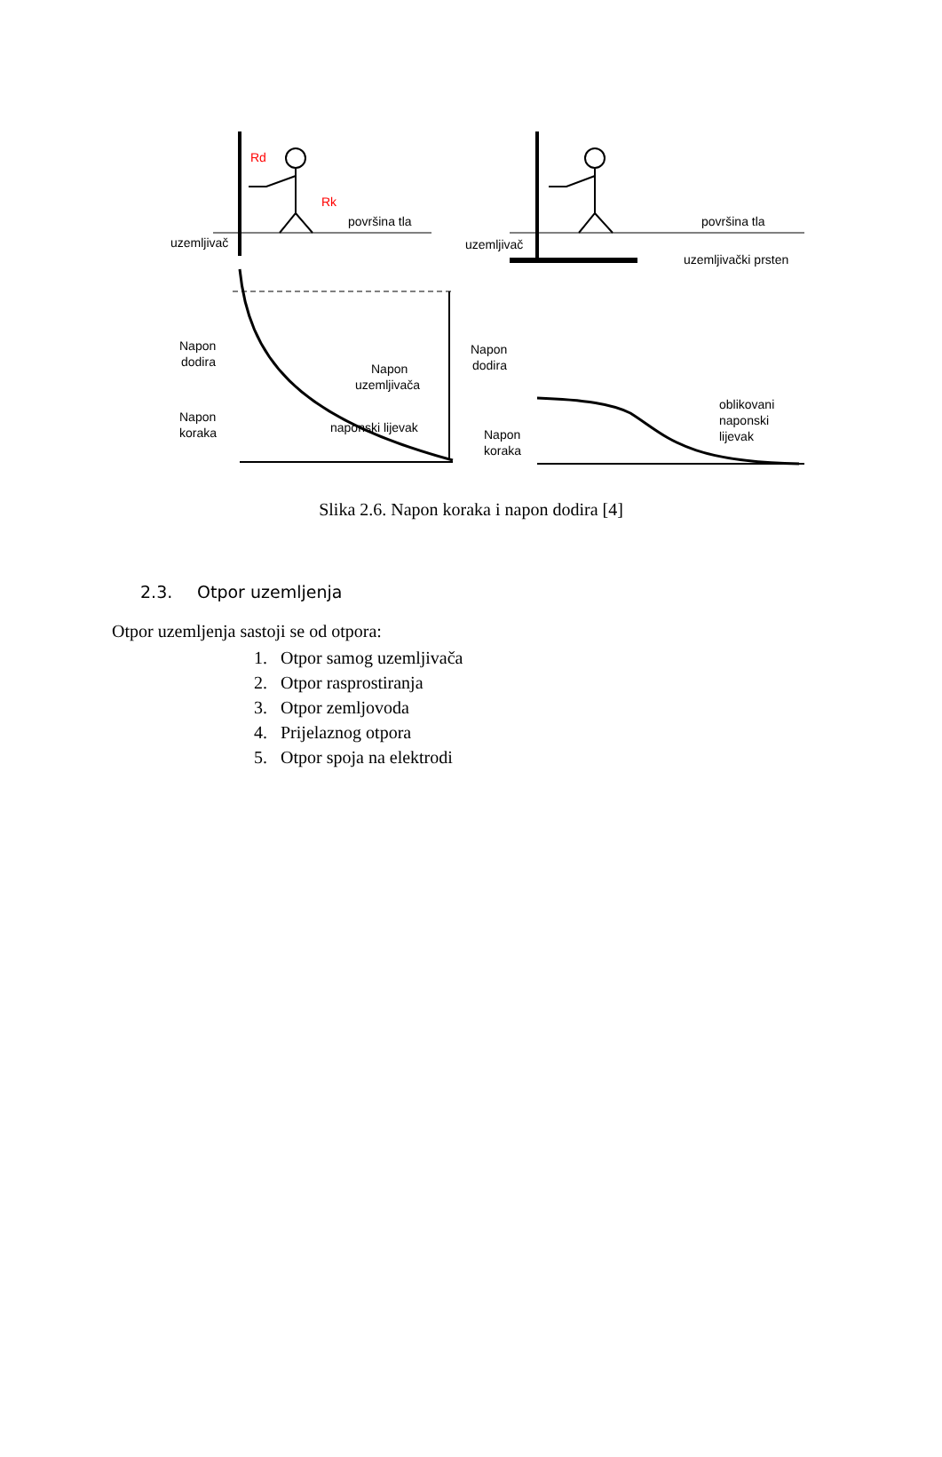Rd
Rk
površina tla
uzemljivač
Napon
dodira
Napon
koraka
Napon
uzemljivača
naponski lijevak
površina tla
uzemljivač
uzemljivački prsten
Napon
dodira
Napon
koraka
oblikovani
naponski
lijevak
Slika 2.6. Napon koraka i napon dodira [4]
2.3. Otpor uzemljenja
Otpor uzemljenja sastoji se od otpora:
1. Otpor samog uzemljivača
2. Otpor rasprostiranja
3. Otpor zemljovoda
4. Prijelaznog otpora
5. Otpor spoja na elektrodi